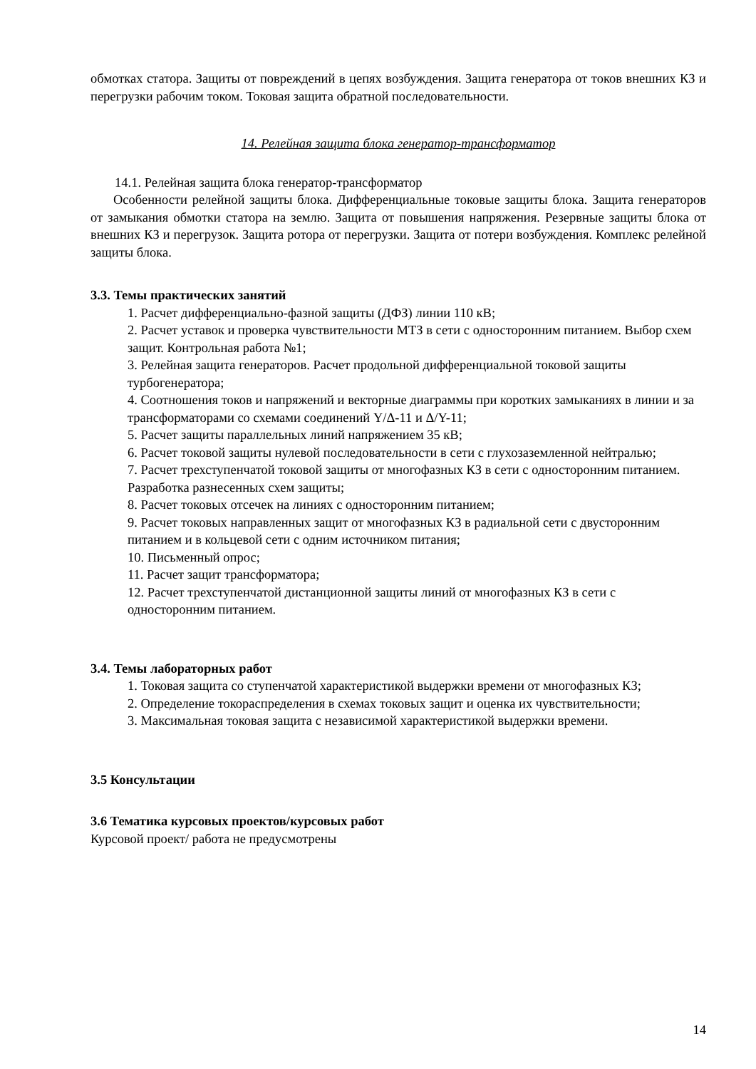обмотках статора. Защиты от повреждений в цепях возбуждения. Защита генератора от токов внешних КЗ и перегрузки рабочим током. Токовая защита обратной последовательности.
14. Релейная защита блока генератор-трансформатор
14.1. Релейная защита блока генератор-трансформатор
Особенности релейной защиты блока. Дифференциальные токовые защиты блока. Защита генераторов от замыкания обмотки статора на землю. Защита от повышения напряжения. Резервные защиты блока от внешних КЗ и перегрузок. Защита ротора от перегрузки. Защита от потери возбуждения. Комплекс релейной защиты блока.
3.3. Темы практических занятий
1. Расчет дифференциально-фазной защиты (ДФЗ) линии 110 кВ;
2. Расчет уставок и проверка чувствительности МТЗ в сети с односторонним питанием. Выбор схем защит. Контрольная работа №1;
3. Релейная защита генераторов. Расчет продольной дифференциальной токовой защиты турбогенератора;
4. Соотношения токов и напряжений и векторные диаграммы при коротких замыканиях в линии и за трансформаторами со схемами соединений Y/Δ-11 и Δ/Y-11;
5. Расчет защиты параллельных линий напряжением 35 кВ;
6. Расчет токовой защиты нулевой последовательности в сети с глухозаземленной нейтралью;
7. Расчет трехступенчатой токовой защиты от многофазных КЗ в сети с односторонним питанием. Разработка разнесенных схем защиты;
8. Расчет токовых отсечек на линиях с односторонним питанием;
9. Расчет токовых направленных защит от многофазных КЗ в радиальной сети с двусторонним питанием и в кольцевой сети с одним источником питания;
10. Письменный опрос;
11. Расчет защит трансформатора;
12. Расчет трехступенчатой дистанционной защиты линий от многофазных КЗ в сети с односторонним питанием.
3.4. Темы лабораторных работ
1. Токовая защита со ступенчатой характеристикой выдержки времени от многофазных КЗ;
2. Определение токораспределения в схемах токовых защит и оценка их чувствительности;
3. Максимальная токовая защита с независимой характеристикой выдержки времени.
3.5 Консультации
3.6 Тематика курсовых проектов/курсовых работ
Курсовой проект/ работа не предусмотрены
14